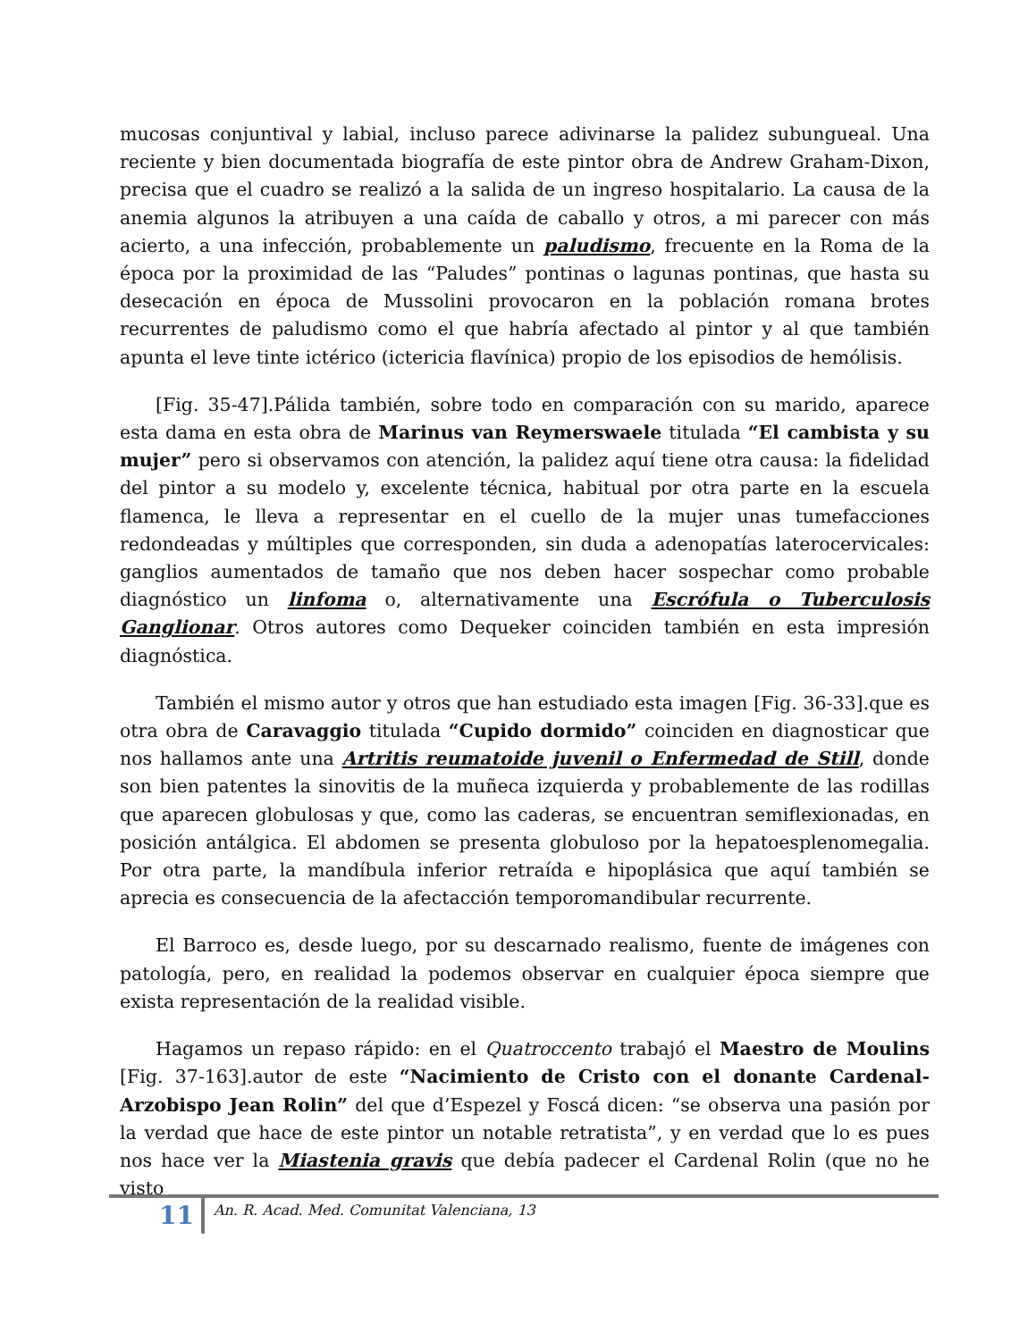mucosas conjuntival y labial, incluso parece adivinarse la palidez subungueal. Una reciente y bien documentada biografía de este pintor obra de Andrew Graham-Dixon, precisa que el cuadro se realizó a la salida de un ingreso hospitalario. La causa de la anemia algunos la atribuyen a una caída de caballo y otros, a mi parecer con más acierto, a una infección, probablemente un paludismo, frecuente en la Roma de la época por la proximidad de las “Paludes” pontinas o lagunas pontinas, que hasta su desecación en época de Mussolini provocaron en la población romana brotes recurrentes de paludismo como el que habría afectado al pintor y al que también apunta el leve tinte ictérico (ictericia flavínica) propio de los episodios de hemólisis.
[Fig. 35-47].Pálida también, sobre todo en comparación con su marido, aparece esta dama en esta obra de Marinus van Reymerswaele titulada “El cambista y su mujer” pero si observamos con atención, la palidez aquí tiene otra causa: la fidelidad del pintor a su modelo y, excelente técnica, habitual por otra parte en la escuela flamenca, le lleva a representar en el cuello de la mujer unas tumefacciones redondeadas y múltiples que corresponden, sin duda a adenopatías laterocervicales: ganglios aumentados de tamaño que nos deben hacer sospechar como probable diagnóstico un linfoma o, alternativamente una Escrófula o Tuberculosis Ganglionar. Otros autores como Dequeker coinciden también en esta impresión diagnóstica.
También el mismo autor y otros que han estudiado esta imagen [Fig. 36-33].que es otra obra de Caravaggio titulada “Cupido dormido” coinciden en diagnosticar que nos hallamos ante una Artritis reumatoide juvenil o Enfermedad de Still, donde son bien patentes la sinovitis de la muñeca izquierda y probablemente de las rodillas que aparecen globulosas y que, como las caderas, se encuentran semiflexionadas, en posición antálgica. El abdomen se presenta globuloso por la hepatoesplenomegalia. Por otra parte, la mandíbula inferior retraída e hipoplásica que aquí también se aprecia es consecuencia de la afectacción temporomandibular recurrente.
El Barroco es, desde luego, por su descarnado realismo, fuente de imágenes con patología, pero, en realidad la podemos observar en cualquier época siempre que exista representación de la realidad visible.
Hagamos un repaso rápido: en el Quatroccento trabajó el Maestro de Moulins [Fig. 37-163].autor de este “Nacimiento de Cristo con el donante Cardenal-Arzobispo Jean Rolin” del que d’Espezel y Foscá dicen: “se observa una pasión por la verdad que hace de este pintor un notable retratista”, y en verdad que lo es pues nos hace ver la Miastenia gravis que debía padecer el Cardenal Rolin (que no he visto
11
An. R. Acad. Med. Comunitat Valenciana, 13